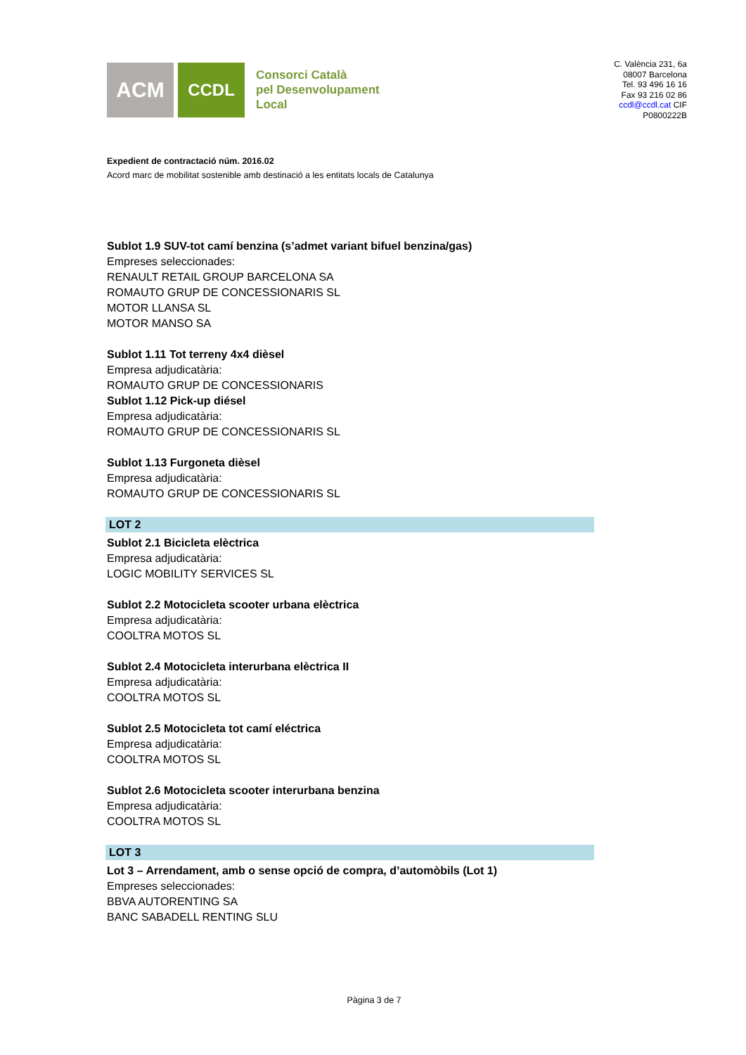ACM
CCDL
Consorci Català
pel Desenvolupament
Local
C. València 231, 6a
08007 Barcelona
Tel. 93 496 16 16
Fax 93 216 02 86
ccdl@ccdl.cat CIF
P0800222B
Expedient de contractació núm. 2016.02
Acord marc de mobilitat sostenible amb destinació a les entitats locals de Catalunya
Sublot 1.9 SUV-tot camí benzina (s’admet variant bifuel benzina/gas)
Empreses seleccionades:
RENAULT RETAIL GROUP BARCELONA SA
ROMAUTO GRUP DE CONCESSIONARIS SL
MOTOR LLANSA SL
MOTOR MANSO SA
Sublot 1.11 Tot terreny 4x4 dièsel
Empresa adjudicatària:
ROMAUTO GRUP DE CONCESSIONARIS
Sublot 1.12 Pick-up diésel
Empresa adjudicatària:
ROMAUTO GRUP DE CONCESSIONARIS SL
Sublot 1.13 Furgoneta dièsel
Empresa adjudicatària:
ROMAUTO GRUP DE CONCESSIONARIS SL
LOT 2
Sublot 2.1 Bicicleta elèctrica
Empresa adjudicatària:
LOGIC MOBILITY SERVICES SL
Sublot 2.2 Motocicleta scooter urbana elèctrica
Empresa adjudicatària:
COOLTRA MOTOS SL
Sublot 2.4 Motocicleta interurbana elèctrica II
Empresa adjudicatària:
COOLTRA MOTOS SL
Sublot 2.5 Motocicleta tot camí eléctrica
Empresa adjudicatària:
COOLTRA MOTOS SL
Sublot 2.6 Motocicleta scooter interurbana benzina
Empresa adjudicatària:
COOLTRA MOTOS SL
LOT 3
Lot 3 – Arrendament, amb o sense opció de compra, d’automòbils (Lot 1)
Empreses seleccionades:
BBVA AUTORENTING SA
BANC SABADELL RENTING SLU
Pàgina 3 de 7